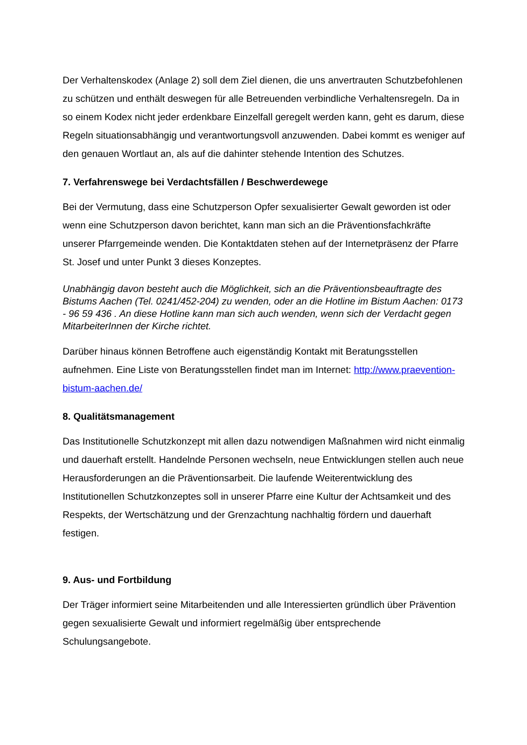Der Verhaltenskodex (Anlage 2) soll dem Ziel dienen, die uns anvertrauten Schutzbefohlenen zu schützen und enthält deswegen für alle Betreuenden verbindliche Verhaltensregeln. Da in so einem Kodex nicht jeder erdenkbare Einzelfall geregelt werden kann, geht es darum, diese Regeln situationsabhängig und verantwortungsvoll anzuwenden. Dabei kommt es weniger auf den genauen Wortlaut an, als auf die dahinter stehende Intention des Schutzes.
7. Verfahrenswege bei Verdachtsfällen / Beschwerdewege
Bei der Vermutung, dass eine Schutzperson Opfer sexualisierter Gewalt geworden ist oder wenn eine Schutzperson davon berichtet, kann man sich an die Präventionsfachkräfte unserer Pfarrgemeinde wenden. Die Kontaktdaten stehen auf der Internetpräsenz der Pfarre St. Josef und unter Punkt 3 dieses Konzeptes.
Unabhängig davon besteht auch die Möglichkeit, sich an die Präventionsbeauftragte des Bistums Aachen (Tel. 0241/452-204) zu wenden, oder an die Hotline im Bistum Aachen: 0173 - 96 59 436 . An diese Hotline kann man sich auch wenden, wenn sich der Verdacht gegen MitarbeiterInnen der Kirche richtet.
Darüber hinaus können Betroffene auch eigenständig Kontakt mit Beratungsstellen aufnehmen. Eine Liste von Beratungsstellen findet man im Internet: http://www.praevention-bistum-aachen.de/
8. Qualitätsmanagement
Das Institutionelle Schutzkonzept mit allen dazu notwendigen Maßnahmen wird nicht einmalig und dauerhaft erstellt. Handelnde Personen wechseln, neue Entwicklungen stellen auch neue Herausforderungen an die Präventionsarbeit. Die laufende Weiterentwicklung des Institutionellen Schutzkonzeptes soll in unserer Pfarre eine Kultur der Achtsamkeit und des Respekts, der Wertschätzung und der Grenzachtung nachhaltig fördern und dauerhaft festigen.
9. Aus- und Fortbildung
Der Träger informiert seine Mitarbeitenden und alle Interessierten gründlich über Prävention gegen sexualisierte Gewalt und informiert regelmäßig über entsprechende Schulungsangebote.